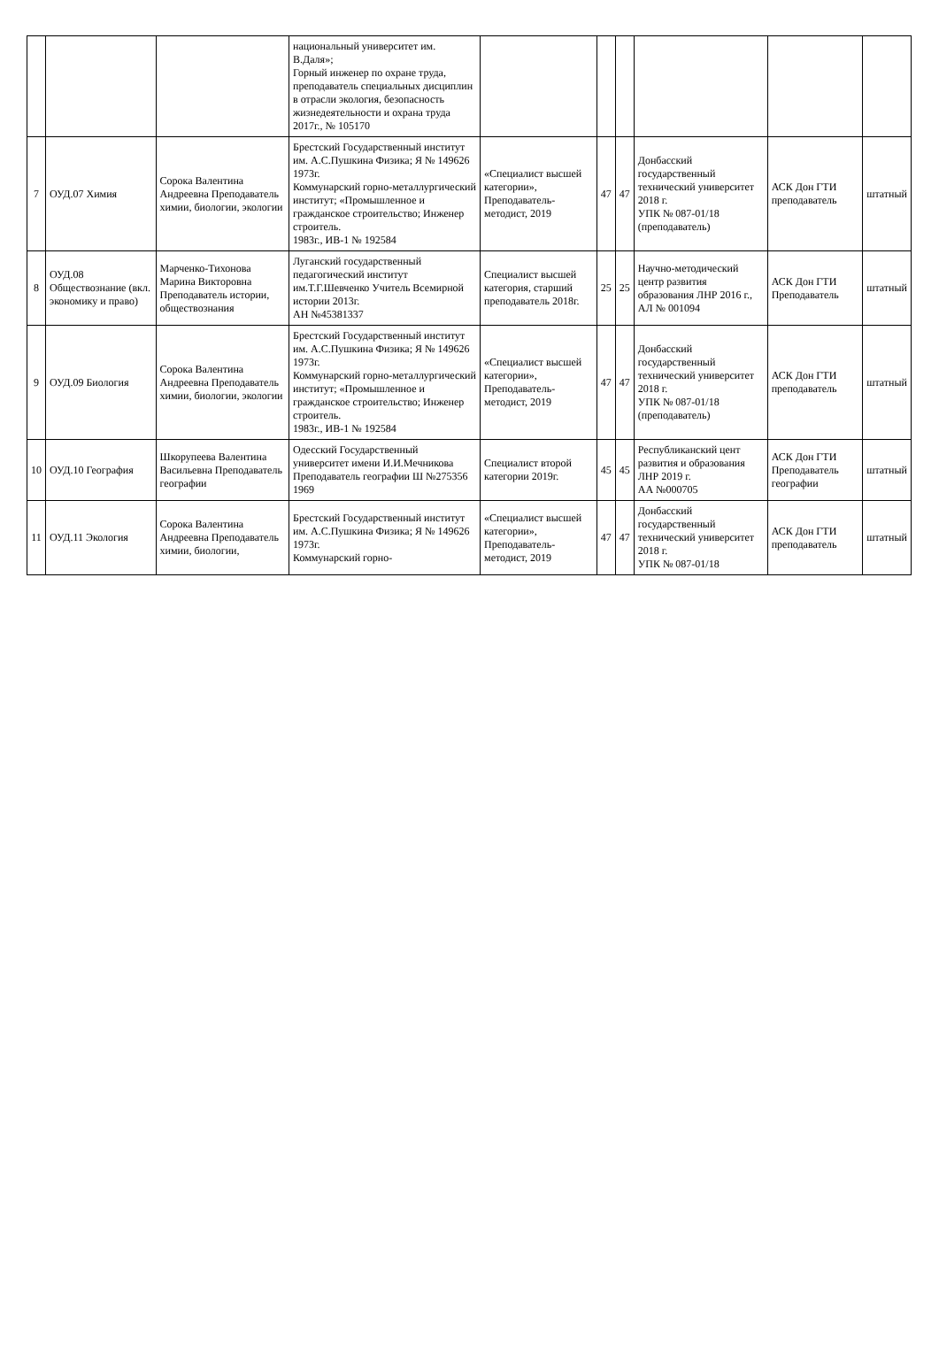| | | | национальный университет им. В.Даля»; Горный инженер по охране труда, преподаватель специальных дисциплин в отрасли экология, безопасность жизнедеятельности и охрана труда 2017г., № 105170 | | | | | | |
| 7 | ОУД.07 Химия | Сорока Валентина Андреевна Преподаватель химии, биологии, экологии | Брестский Государственный институт им. А.С.Пушкина Физика; Я № 149626 1973г. Коммунарский горно-металлургический институт; «Промышленное и гражданское строительство; Инженер строитель. 1983г., ИВ-1 № 192584 | «Специалист высшей категории», Преподаватель-методист, 2019 | 47 | 47 | Донбасский государственный технический университет 2018 г. УПК № 087-01/18 (преподаватель) | АСК Дон ГТИ преподаватель | штатный |
| 8 | ОУД.08 Обществознание (вкл. экономику и право) | Марченко-Тихонова Марина Викторовна Преподаватель истории, обществознания | Луганский государственный педагогический институт им.Т.Г.Шевченко Учитель Всемирной истории 2013г. АН №45381337 | Специалист высшей категория, старший преподаватель 2018г. | 25 | 25 | Научно-методический центр развития образования ЛНР 2016 г., АЛ № 001094 | АСК Дон ГТИ Преподаватель | штатный |
| 9 | ОУД.09 Биология | Сорока Валентина Андреевна Преподаватель химии, биологии, экологии | Брестский Государственный институт им. А.С.Пушкина Физика; Я № 149626 1973г. Коммунарский горно-металлургический институт; «Промышленное и гражданское строительство; Инженер строитель. 1983г., ИВ-1 № 192584 | «Специалист высшей категории», Преподаватель-методист, 2019 | 47 | 47 | Донбасский государственный технический университет 2018 г. УПК № 087-01/18 (преподаватель) | АСК Дон ГТИ преподаватель | штатный |
| 10 | ОУД.10 География | Шкорупеева Валентина Васильевна Преподаватель географии | Одесский Государственный университет имени И.И.Мечникова Преподаватель географии Ш №275356 1969 | Специалист второй категории 2019г. | 45 | 45 | Республиканский цент развития и образования ЛНР 2019 г. АА №000705 | АСК Дон ГТИ Преподаватель географии | штатный |
| 11 | ОУД.11 Экология | Сорока Валентина Андреевна Преподаватель химии, биологии, | Брестский Государственный институт им. А.С.Пушкина Физика; Я № 149626 1973г. Коммунарский горно- | «Специалист высшей категории», Преподаватель-методист, 2019 | 47 | 47 | Донбасский государственный технический университет 2018 г. УПК № 087-01/18 | АСК Дон ГТИ преподаватель | штатный |